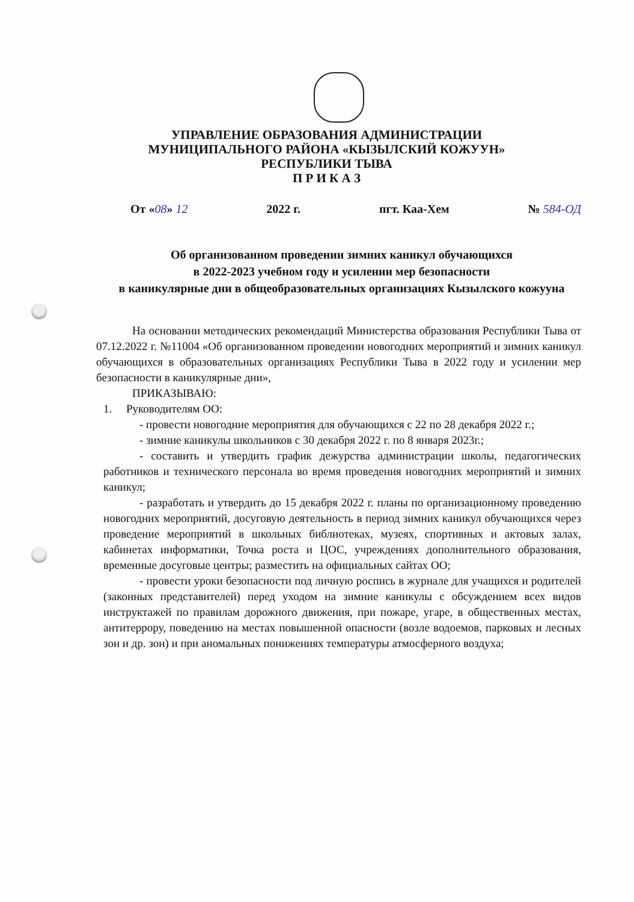УПРАВЛЕНИЕ ОБРАЗОВАНИЯ АДМИНИСТРАЦИИ
МУНИЦИПАЛЬНОГО РАЙОНА «КЫЗЫЛСКИЙ КОЖУУН»
РЕСПУБЛИКИ ТЫВА
П Р И К А З
От «08» 12 2022 г. пгт. Каа-Хем № 584-ОД
Об организованном проведении зимних каникул обучающихся
в 2022-2023 учебном году и усилении мер безопасности
в каникулярные дни в общеобразовательных организациях Кызылского кожууна
На основании методических рекомендаций Министерства образования Республики Тыва от 07.12.2022 г. №11004 «Об организованном проведении новогодних мероприятий и зимних каникул обучающихся в образовательных организациях Республики Тыва в 2022 году и усилении мер безопасности в каникулярные дни»,
ПРИКАЗЫВАЮ:
1. Руководителям ОО:
- провести новогодние мероприятия для обучающихся с 22 по 28 декабря 2022 г.;
- зимние каникулы школьников с 30 декабря 2022 г. по 8 января 2023г.;
- составить и утвердить график дежурства администрации школы, педагогических работников и технического персонала во время проведения новогодних мероприятий и зимних каникул;
- разработать и утвердить до 15 декабря 2022 г. планы по организационному проведению новогодних мероприятий, досуговую деятельность в период зимних каникул обучающихся через проведение мероприятий в школьных библиотеках, музеях, спортивных и актовых залах, кабинетах информатики, Точка роста и ЦОС, учреждениях дополнительного образования, временные досуговые центры; разместить на официальных сайтах ОО;
- провести уроки безопасности под личную роспись в журнале для учащихся и родителей (законных представителей) перед уходом на зимние каникулы с обсуждением всех видов инструктажей по правилам дорожного движения, при пожаре, угаре, в общественных местах, антитеррору, поведению на местах повышенной опасности (возле водоемов, парковых и лесных зон и др. зон) и при аномальных понижениях температуры атмосферного воздуха;